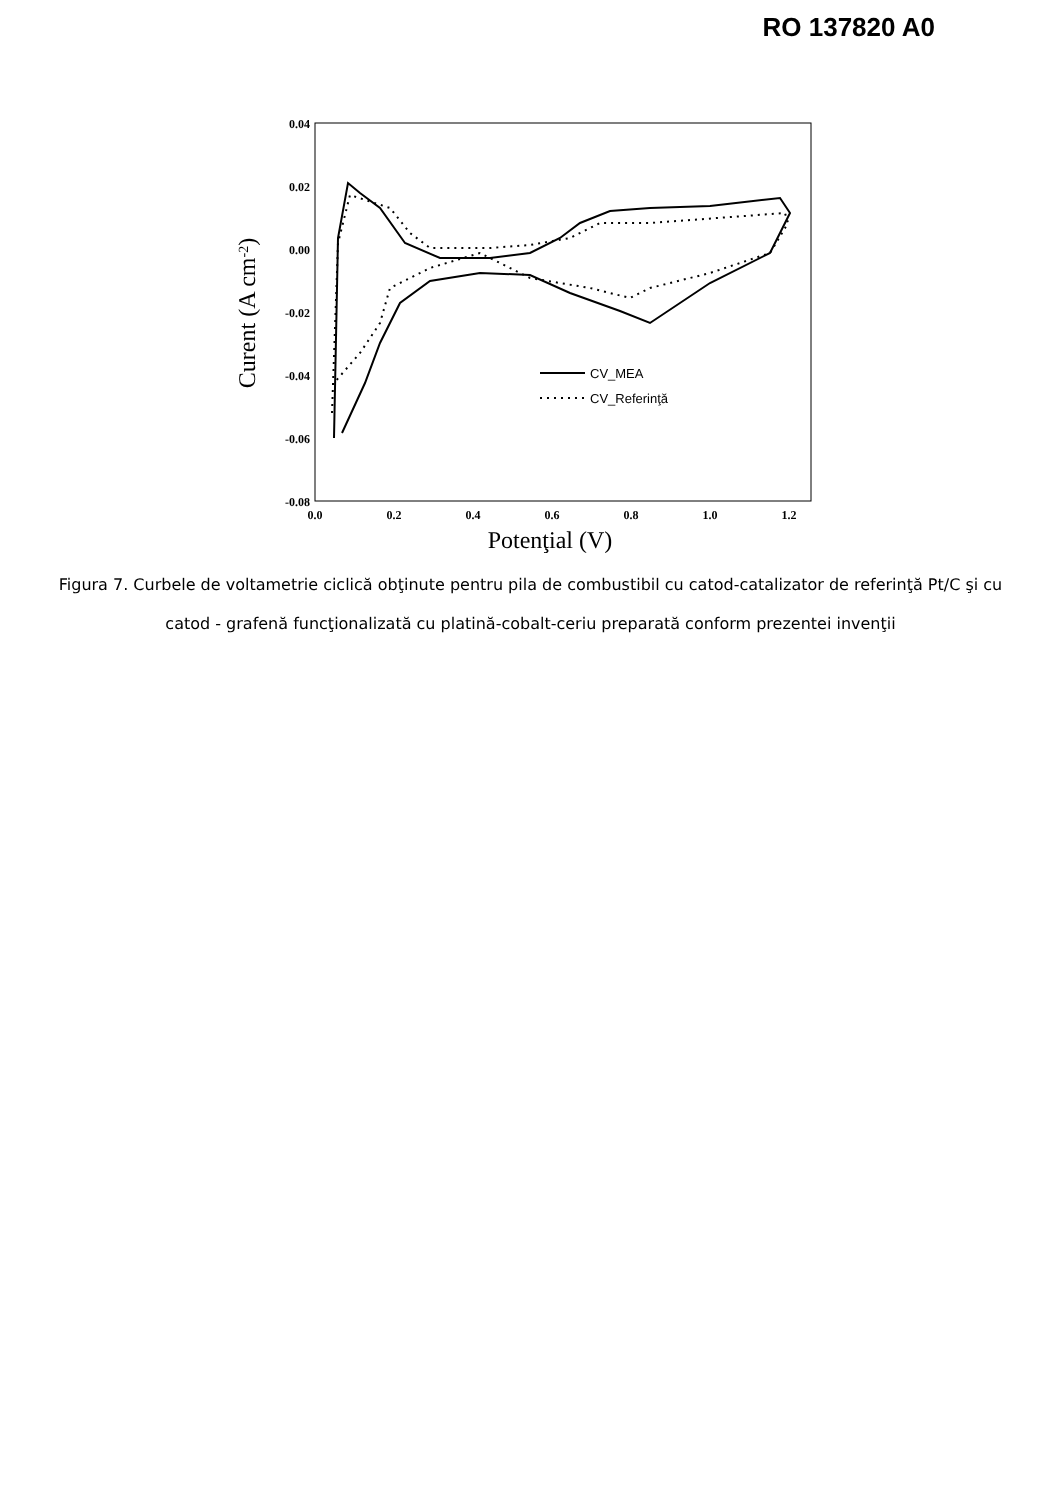RO 137820 A0
0.04
0.02
0.00
-0.02
-0.04
-0.06
-0.08
0.0
0.2
0.4
0.6
0.8
1.0
1.2
Potenţial (V)
Curent (A cm-2)
CV_MEA
CV_Referinţă
Figura 7. Curbele de voltametrie ciclică obţinute pentru pila de combustibil cu catod-catalizator de referinţă Pt/C şi cu catod - grafenă funcţionalizată cu platină-cobalt-ceriu preparată conform prezentei invenţii